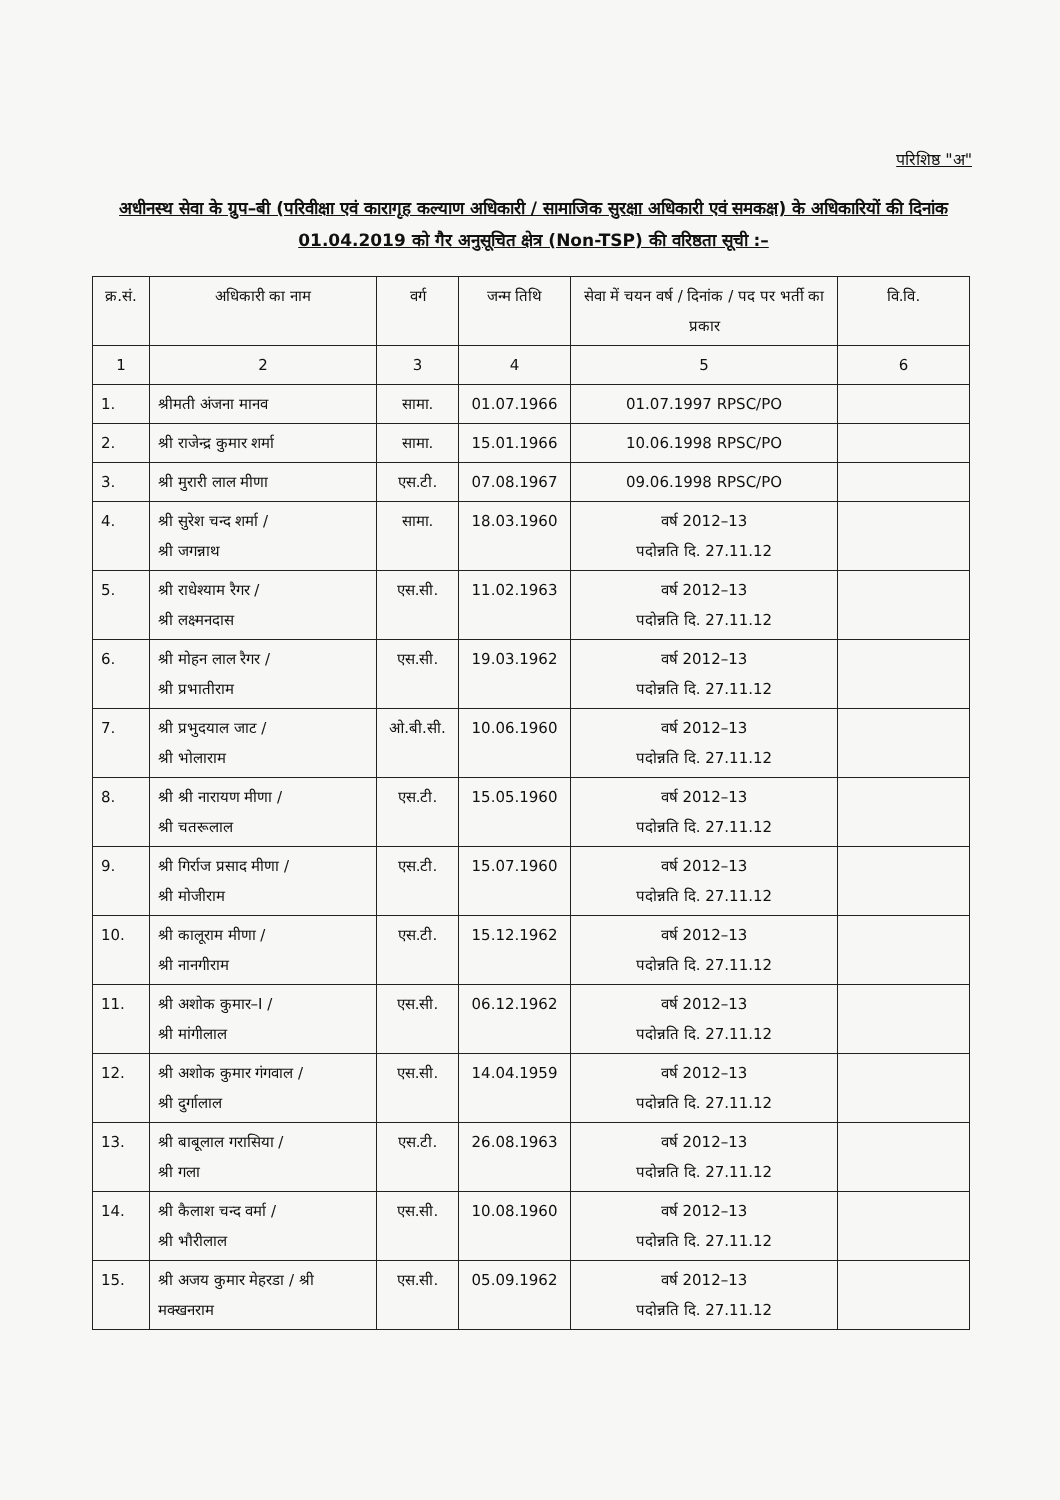परिशिष्ठ "अ"
अधीनस्थ सेवा के ग्रुप–बी (परिवीक्षा एवं कारागृह कल्याण अधिकारी / सामाजिक सुरक्षा अधिकारी एवं समकक्ष) के अधिकारियों की दिनांक 01.04.2019 को गैर अनुसूचित क्षेत्र (Non-TSP) की वरिष्ठता सूची :–
| क्र.सं. | अधिकारी का नाम | वर्ग | जन्म तिथि | सेवा में चयन वर्ष / दिनांक / पद पर भर्ती का प्रकार | वि.वि. |
| --- | --- | --- | --- | --- | --- |
| 1 | 2 | 3 | 4 | 5 | 6 |
| 1. | श्रीमती अंजना मानव | सामा. | 01.07.1966 | 01.07.1997 RPSC/PO | |
| 2. | श्री राजेन्द्र कुमार शर्मा | सामा. | 15.01.1966 | 10.06.1998 RPSC/PO | |
| 3. | श्री मुरारी लाल मीणा | एस.टी. | 07.08.1967 | 09.06.1998 RPSC/PO | |
| 4. | श्री सुरेश चन्द शर्मा / श्री जगन्नाथ | सामा. | 18.03.1960 | वर्ष 2012–13 पदोन्नति दि. 27.11.12 | |
| 5. | श्री राधेश्याम रैगर / श्री लक्ष्मनदास | एस.सी. | 11.02.1963 | वर्ष 2012–13 पदोन्नति दि. 27.11.12 | |
| 6. | श्री मोहन लाल रैगर / श्री प्रभातीराम | एस.सी. | 19.03.1962 | वर्ष 2012–13 पदोन्नति दि. 27.11.12 | |
| 7. | श्री प्रभुदयाल जाट / श्री भोलाराम | ओ.बी.सी. | 10.06.1960 | वर्ष 2012–13 पदोन्नति दि. 27.11.12 | |
| 8. | श्री श्री नारायण मीणा / श्री चतरूलाल | एस.टी. | 15.05.1960 | वर्ष 2012–13 पदोन्नति दि. 27.11.12 | |
| 9. | श्री गिर्राज प्रसाद मीणा / श्री मोजीराम | एस.टी. | 15.07.1960 | वर्ष 2012–13 पदोन्नति दि. 27.11.12 | |
| 10. | श्री कालूराम मीणा / श्री नानगीराम | एस.टी. | 15.12.1962 | वर्ष 2012–13 पदोन्नति दि. 27.11.12 | |
| 11. | श्री अशोक कुमार–I / श्री मांगीलाल | एस.सी. | 06.12.1962 | वर्ष 2012–13 पदोन्नति दि. 27.11.12 | |
| 12. | श्री अशोक कुमार गंगवाल / श्री दुर्गालाल | एस.सी. | 14.04.1959 | वर्ष 2012–13 पदोन्नति दि. 27.11.12 | |
| 13. | श्री बाबूलाल गरासिया / श्री गला | एस.टी. | 26.08.1963 | वर्ष 2012–13 पदोन्नति दि. 27.11.12 | |
| 14. | श्री कैलाश चन्द वर्मा / श्री भौरीलाल | एस.सी. | 10.08.1960 | वर्ष 2012–13 पदोन्नति दि. 27.11.12 | |
| 15. | श्री अजय कुमार मेहरडा / श्री मक्खनराम | एस.सी. | 05.09.1962 | वर्ष 2012–13 पदोन्नति दि. 27.11.12 | |